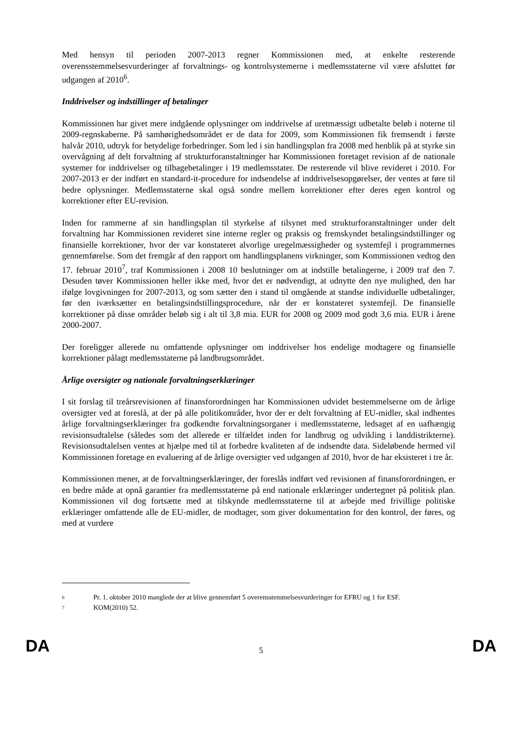Med hensyn til perioden 2007-2013 regner Kommissionen med, at enkelte resterende overensstemmelsesvurderinger af forvaltnings- og kontrolsystemerne i medlemsstaterne vil være afsluttet før udgangen af 2010<sup>6</sup>.
Inddrivelser og indstillinger af betalinger
Kommissionen har givet mere indgående oplysninger om inddrivelse af uretmæssigt udbetalte beløb i noterne til 2009-regnskaberne. På samhørighedsområdet er de data for 2009, som Kommissionen fik fremsendt i første halvår 2010, udtryk for betydelige forbedringer. Som led i sin handlingsplan fra 2008 med henblik på at styrke sin overvågning af delt forvaltning af strukturforanstaltninger har Kommissionen foretaget revision af de nationale systemer for inddrivelser og tilbagebetalinger i 19 medlemsstater. De resterende vil blive revideret i 2010. For 2007-2013 er der indført en standard-it-procedure for indsendelse af inddrivelsesopgørelser, der ventes at føre til bedre oplysninger. Medlemsstaterne skal også sondre mellem korrektioner efter deres egen kontrol og korrektioner efter EU-revision.
Inden for rammerne af sin handlingsplan til styrkelse af tilsynet med strukturforanstaltninger under delt forvaltning har Kommissionen revideret sine interne regler og praksis og fremskyndet betalingsindstillinger og finansielle korrektioner, hvor der var konstateret alvorlige uregelmæssigheder og systemfejl i programmernes gennemførelse. Som det fremgår af den rapport om handlingsplanens virkninger, som Kommissionen vedtog den 17. februar 2010<sup>7</sup>, traf Kommissionen i 2008 10 beslutninger om at indstille betalingerne, i 2009 traf den 7. Desuden tøver Kommissionen heller ikke med, hvor det er nødvendigt, at udnytte den nye mulighed, den har ifølge lovgivningen for 2007-2013, og som sætter den i stand til omgående at standse individuelle udbetalinger, før den iværksætter en betalingsindstillingsprocedure, når der er konstateret systemfejl. De finansielle korrektioner på disse områder beløb sig i alt til 3,8 mia. EUR for 2008 og 2009 mod godt 3,6 mia. EUR i årene 2000-2007.
Der foreligger allerede nu omfattende oplysninger om inddrivelser hos endelige modtagere og finansielle korrektioner pålagt medlemsstaterne på landbrugsområdet.
Årlige oversigter og nationale forvaltningserklæringer
I sit forslag til treårsrevisionen af finansforordningen har Kommissionen udvidet bestemmelserne om de årlige oversigter ved at foreslå, at der på alle politikområder, hvor der er delt forvaltning af EU-midler, skal indhentes årlige forvaltningserklæringer fra godkendte forvaltningsorganer i medlemsstaterne, ledsaget af en uafhængig revisionsudtalelse (således som det allerede er tilfældet inden for landbrug og udvikling i landdistrikterne). Revisionsudtalelsen ventes at hjælpe med til at forbedre kvaliteten af de indsendte data. Sideløbende hermed vil Kommissionen foretage en evaluering af de årlige oversigter ved udgangen af 2010, hvor de har eksisteret i tre år.
Kommissionen mener, at de forvaltningserklæringer, der foreslås indført ved revisionen af finansforordningen, er en bedre måde at opnå garantier fra medlemsstaterne på end nationale erklæringer undertegnet på politisk plan. Kommissionen vil dog fortsætte med at tilskynde medlemsstaterne til at arbejde med frivillige politiske erklæringer omfattende alle de EU-midler, de modtager, som giver dokumentation for den kontrol, der føres, og med at vurdere
6 Pr. 1. oktober 2010 manglede der at blive gennemført 5 overensstemmelsesvurderinger for EFRU og 1 for ESF.
7 KOM(2010) 52.
DA 5 DA